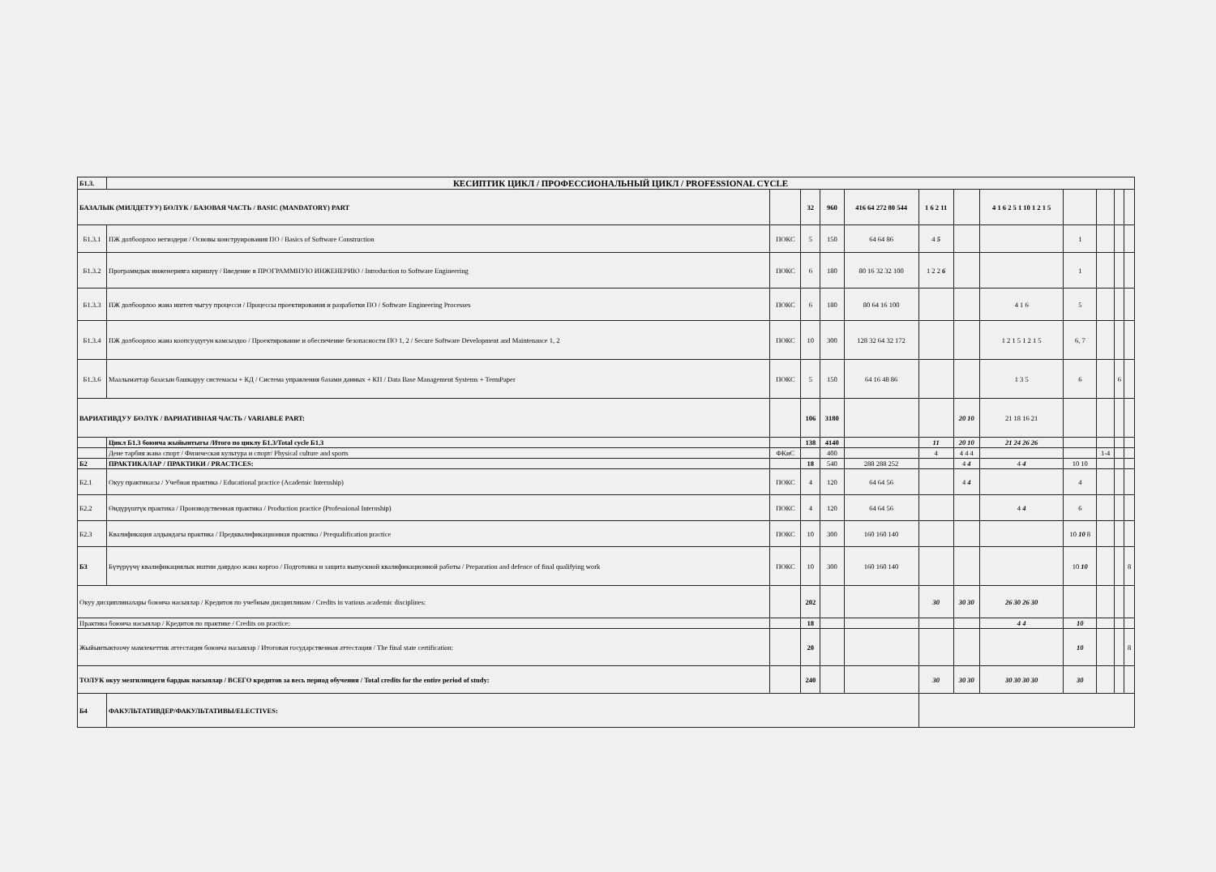| Б1.3. | КЕСИПТИК ЦИКЛ / ПРОФЕССИОНАЛЬНЫЙ ЦИКЛ / PROFESSIONAL CYCLE | | | | | | | | | | | |
| БАЗАЛЫК (МИЛДЕТУУ) БӨЛҮК / БАЗОВАЯ ЧАСТЬ / BASIC (MANDATORY) PART | | | 32 | 960 | 416 64 272 80 544 | 1 6 2 11 | | 4 1 6 2 5 1 10 1 2 1 5 | | | | |
| Б1.3.1 | ПЖ долбоорлоо негиздери / Основы конструирования ПО / Basics of Software Construction | ПОКС | 5 | 150 | 64 64 86 | 4 5 | | | 1 | | | |
| Б1.3.2 | Программдык инженерияга киришүү / Введение в ПРОГРАММНУЮ ИНЖЕНЕРИЮ / Introduction to Software Engineering | ПОКС | 6 | 180 | 80 16 32 32 100 | 1 2 2 6 | | | 1 | | | |
| Б1.3.3 | ПЖ долбоорлоо жана иштеп чыгуу процесси / Процессы проектирования и разработки ПО / Software Engineering Processes | ПОКС | 6 | 180 | 80 64 16 100 | | | 4 1 6 | 5 | | | |
| Б1.3.4 | ПЖ долбоорлоо жана коопсуздугун камсыздоо / Проектирование и обеспечение безопасности ПО 1, 2 / Secure Software Development and Maintenance 1, 2 | ПОКС | 10 | 300 | 128 32 64 32 172 | | | 1 2 1 5 1 2 1 5 | 6, 7 | | | |
| Б1.3.6 | Маалыматтар базасын башкаруу системасы + КД / Система управления базами данных + КП / Data Base Management Systems + TermPaper | ПОКС | 5 | 150 | 64 16 48 86 | | | 1 3 5 | 6 | | 6 | |
| ВАРИАТИВДУУ БӨЛҮК / ВАРИАТИВНАЯ ЧАСТЬ / VARIABLE PART: | | | 106 | 3180 | | | 20 10 | 21 18 16 21 | | | | |
| | Цикл Б1.3 боюнча жыйынтыгы /Итого по циклу Б1.3/Total cycle Б1.3 | | 138 | 4140 | | 11 | 20 10 | 21 24 26 26 | | | | |
| | Дене тарбия жана спорт / Физическая культура и спорт/ Physical culture and sports | ФКиС | | 400 | | 4 | 4 4 4 | | | 1-4 | | |
| Б2 | ПРАКТИКАЛАР / ПРАКТИКИ / PRACTICES: | | 18 | 540 | 288 288 252 | | 4 4 | 4 4 | 10 10 | | | |
| Б2.1 | Окуу практикасы / Учебная практика / Educational practice (Academic Internship) | ПОКС | 4 | 120 | 64 64 56 | | 4 4 | | 4 | | | |
| Б2.2 | Өндүрүштүк практика / Производственная практика / Production practice (Professional Internship) | ПОКС | 4 | 120 | 64 64 56 | | | 4 4 | 6 | | | |
| Б2.3 | Квалификация алдындагы практика / Предквалификационная практика / Prequalification practice | ПОКС | 10 | 300 | 160 160 140 | | | | 10 10 8 | | | |
| Б3 | Бүтүрүүчү квалификациялык иштин даярдоо жана коргоо / Подготовка и защита выпускной квалификационной работы / Preparation and defence of final qualifying work | ПОКС | 10 | 300 | 160 160 140 | | | | 10 10 | | | 8 |
| Окуу дисциплиналары боюнча насыялар / Кредитов по учебным дисциплинам / Credits in various academic disciplines: | | | 202 | | | 30 | 30 30 | 26 30 26 30 | | | | |
| Практика боюнча насыялар / Кредитов по практике / Credits on practice: | | | 18 | | | | | 4 4 | 10 | | | |
| Жыйынтыктоочу мамлекеттик аттестация боюнча насыялар / Итоговая государственная аттестация / The final state certification: | | | 20 | | | | | | 10 | | | 8 |
| ТОЛУК окуу мезгилиндеги бардык насыялар / ВСЕГО кредитов за весь период обучения / Total credits for the entire period of study: | | | 240 | | | 30 | 30 30 | 30 30 30 30 | 30 | | | |
| Б4 | ФАКУЛЬТАТИВДЕР/ФАКУЛЬТАТИВЫ/ELECTIVES: | | | | | | | | | | | |